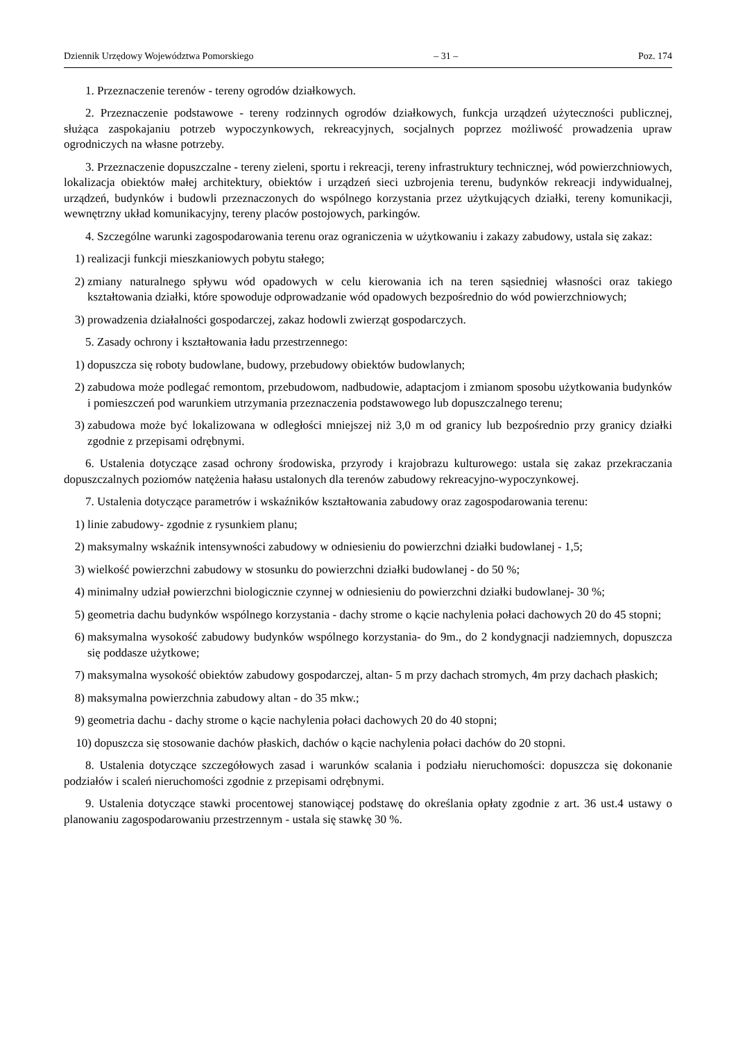Dziennik Urzędowy Województwa Pomorskiego – 31 – Poz. 174
1. Przeznaczenie terenów - tereny ogrodów działkowych.
2. Przeznaczenie podstawowe - tereny rodzinnych ogrodów działkowych, funkcja urządzeń użyteczności publicznej, służąca zaspokajaniu potrzeb wypoczynkowych, rekreacyjnych, socjalnych poprzez możliwość prowadzenia upraw ogrodniczych na własne potrzeby.
3. Przeznaczenie dopuszczalne - tereny zieleni, sportu i rekreacji, tereny infrastruktury technicznej, wód powierzchniowych, lokalizacja obiektów małej architektury, obiektów i urządzeń sieci uzbrojenia terenu, budynków rekreacji indywidualnej, urządzeń, budynków i budowli przeznaczonych do wspólnego korzystania przez użytkujących działki, tereny komunikacji, wewnętrzny układ komunikacyjny, tereny placów postojowych, parkingów.
4. Szczególne warunki zagospodarowania terenu oraz ograniczenia w użytkowaniu i zakazy zabudowy, ustala się zakaz:
1) realizacji funkcji mieszkaniowych pobytu stałego;
2) zmiany naturalnego spływu wód opadowych w celu kierowania ich na teren sąsiedniej własności oraz takiego kształtowania działki, które spowoduje odprowadzanie wód opadowych bezpośrednio do wód powierzchniowych;
3) prowadzenia działalności gospodarczej, zakaz hodowli zwierząt gospodarczych.
5. Zasady ochrony i kształtowania ładu przestrzennego:
1) dopuszcza się roboty budowlane, budowy, przebudowy obiektów budowlanych;
2) zabudowa może podlegać remontom, przebudowom, nadbudowie, adaptacjom i zmianom sposobu użytkowania budynków i pomieszczeń pod warunkiem utrzymania przeznaczenia podstawowego lub dopuszczalnego terenu;
3) zabudowa może być lokalizowana w odległości mniejszej niż 3,0 m od granicy lub bezpośrednio przy granicy działki zgodnie z przepisami odrębnymi.
6. Ustalenia dotyczące zasad ochrony środowiska, przyrody i krajobrazu kulturowego: ustala się zakaz przekraczania dopuszczalnych poziomów natężenia hałasu ustalonych dla terenów zabudowy rekreacyjno-wypoczynkowej.
7. Ustalenia dotyczące parametrów i wskaźników kształtowania zabudowy oraz zagospodarowania terenu:
1) linie zabudowy- zgodnie z rysunkiem planu;
2) maksymalny wskaźnik intensywności zabudowy w odniesieniu do powierzchni działki budowlanej - 1,5;
3) wielkość powierzchni zabudowy w stosunku do powierzchni działki budowlanej - do 50 %;
4) minimalny udział powierzchni biologicznie czynnej w odniesieniu do powierzchni działki budowlanej- 30 %;
5) geometria dachu budynków wspólnego korzystania - dachy strome o kącie nachylenia połaci dachowych 20 do 45 stopni;
6) maksymalna wysokość zabudowy budynków wspólnego korzystania- do 9m., do 2 kondygnacji nadziemnych, dopuszcza się poddasze użytkowe;
7) maksymalna wysokość obiektów zabudowy gospodarczej, altan- 5 m przy dachach stromych, 4m przy dachach płaskich;
8) maksymalna powierzchnia zabudowy altan - do 35 mkw.;
9) geometria dachu - dachy strome o kącie nachylenia połaci dachowych 20 do 40 stopni;
10) dopuszcza się stosowanie dachów płaskich, dachów o kącie nachylenia połaci dachów do 20 stopni.
8. Ustalenia dotyczące szczegółowych zasad i warunków scalania i podziału nieruchomości: dopuszcza się dokonanie podziałów i scaleń nieruchomości zgodnie z przepisami odrębnymi.
9. Ustalenia dotyczące stawki procentowej stanowiącej podstawę do określania opłaty zgodnie z art. 36 ust.4 ustawy o planowaniu zagospodarowaniu przestrzennym - ustala się stawkę 30 %.